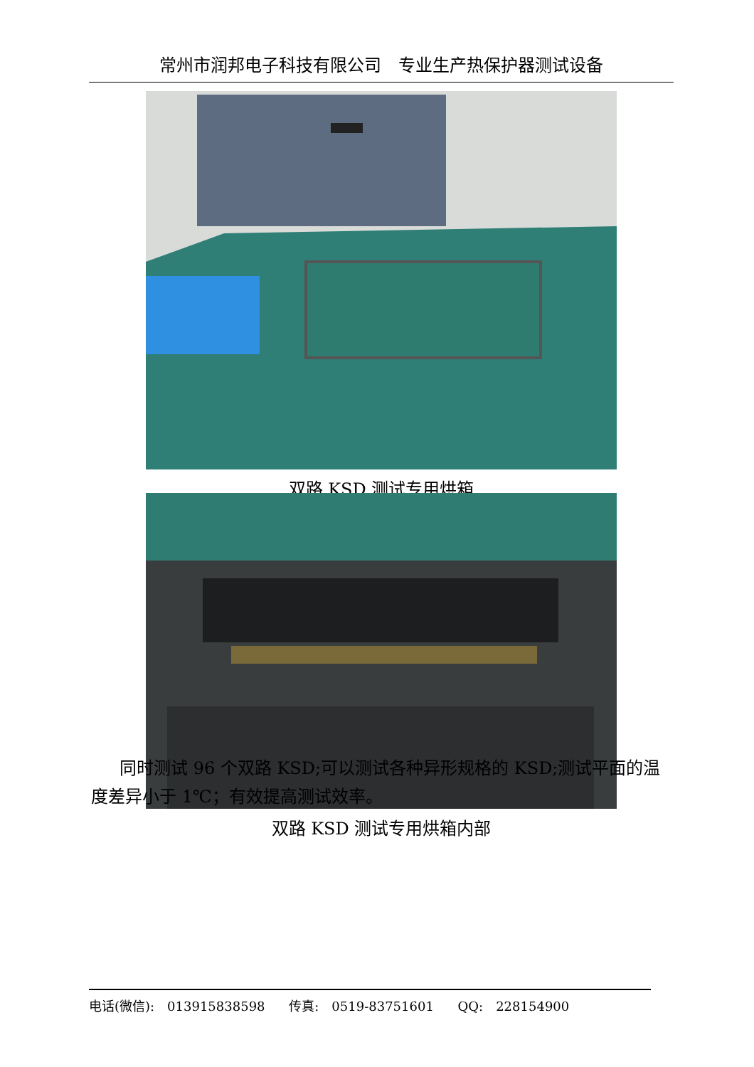常州市润邦电子科技有限公司　专业生产热保护器测试设备
双路 KSD 测试专用烘箱
双路 KSD 测试专用烘箱内部
同时测试 96 个双路 KSD;可以测试各种异形规格的 KSD;测试平面的温度差异小于 1℃；有效提高测试效率。
电话(微信):　013915838598 传真:　0519-83751601 QQ:　228154900